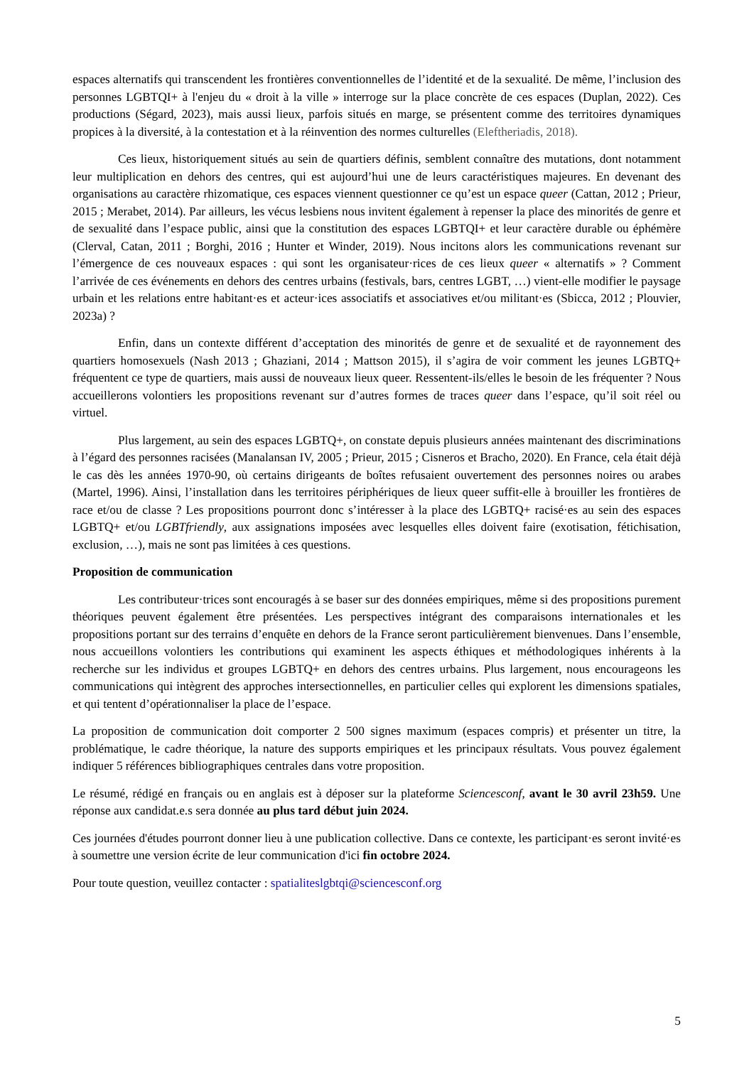espaces alternatifs qui transcendent les frontières conventionnelles de l’identité et de la sexualité. De même, l’inclusion des personnes LGBTQI+ à l'enjeu du « droit à la ville » interroge sur la place concrète de ces espaces (Duplan, 2022). Ces productions (Ségard, 2023), mais aussi lieux, parfois situés en marge, se présentent comme des territoires dynamiques propices à la diversité, à la contestation et à la réinvention des normes culturelles (Eleftheriadis, 2018).
Ces lieux, historiquement situés au sein de quartiers définis, semblent connaître des mutations, dont notamment leur multiplication en dehors des centres, qui est aujourd’hui une de leurs caractéristiques majeures. En devenant des organisations au caractère rhizomatique, ces espaces viennent questionner ce qu’est un espace queer (Cattan, 2012 ; Prieur, 2015 ; Merabet, 2014). Par ailleurs, les vécus lesbiens nous invitent également à repenser la place des minorités de genre et de sexualité dans l’espace public, ainsi que la constitution des espaces LGBTQI+ et leur caractère durable ou éphémère (Clerval, Catan, 2011 ; Borghi, 2016 ; Hunter et Winder, 2019). Nous incitons alors les communications revenant sur l’émergence de ces nouveaux espaces : qui sont les organisateur·rices de ces lieux queer « alternatifs » ? Comment l’arrivée de ces événements en dehors des centres urbains (festivals, bars, centres LGBT, …) vient-elle modifier le paysage urbain et les relations entre habitant·es et acteur·ices associatifs et associatives et/ou militant·es (Sbicca, 2012 ; Plouvier, 2023a) ?
Enfin, dans un contexte différent d’acceptation des minorités de genre et de sexualité et de rayonnement des quartiers homosexuels (Nash 2013 ; Ghaziani, 2014 ; Mattson 2015), il s’agira de voir comment les jeunes LGBTQ+ fréquentent ce type de quartiers, mais aussi de nouveaux lieux queer. Ressentent-ils/elles le besoin de les fréquenter ? Nous accueillerons volontiers les propositions revenant sur d’autres formes de traces queer dans l’espace, qu’il soit réel ou virtuel.
Plus largement, au sein des espaces LGBTQ+, on constate depuis plusieurs années maintenant des discriminations à l’égard des personnes racisées (Manalansan IV, 2005 ; Prieur, 2015 ; Cisneros et Bracho, 2020). En France, cela était déjà le cas dès les années 1970-90, où certains dirigeants de boîtes refusaient ouvertement des personnes noires ou arabes (Martel, 1996). Ainsi, l’installation dans les territoires périphériques de lieux queer suffit-elle à brouiller les frontières de race et/ou de classe ? Les propositions pourront donc s’intéresser à la place des LGBTQ+ racisé·es au sein des espaces LGBTQ+ et/ou LGBTfriendly, aux assignations imposées avec lesquelles elles doivent faire (exotisation, fétichisation, exclusion, …), mais ne sont pas limitées à ces questions.
Proposition de communication
Les contributeur·trices sont encouragés à se baser sur des données empiriques, même si des propositions purement théoriques peuvent également être présentées. Les perspectives intégrant des comparaisons internationales et les propositions portant sur des terrains d’enquête en dehors de la France seront particulièrement bienvenues. Dans l’ensemble, nous accueillons volontiers les contributions qui examinent les aspects éthiques et méthodologiques inhérents à la recherche sur les individus et groupes LGBTQ+ en dehors des centres urbains. Plus largement, nous encourageons les communications qui intègrent des approches intersectionnelles, en particulier celles qui explorent les dimensions spatiales, et qui tentent d’opérationnaliser la place de l’espace.
La proposition de communication doit comporter 2 500 signes maximum (espaces compris) et présenter un titre, la problématique, le cadre théorique, la nature des supports empiriques et les principaux résultats. Vous pouvez également indiquer 5 références bibliographiques centrales dans votre proposition.
Le résumé, rédigé en français ou en anglais est à déposer sur la plateforme Sciencesconf, avant le 30 avril 23h59. Une réponse aux candidat.e.s sera donnée au plus tard début juin 2024.
Ces journées d'études pourront donner lieu à une publication collective. Dans ce contexte, les participant·es seront invité·es à soumettre une version écrite de leur communication d'ici fin octobre 2024.
Pour toute question, veuillez contacter : spatialiteslgbtqi@sciencesconf.org
5